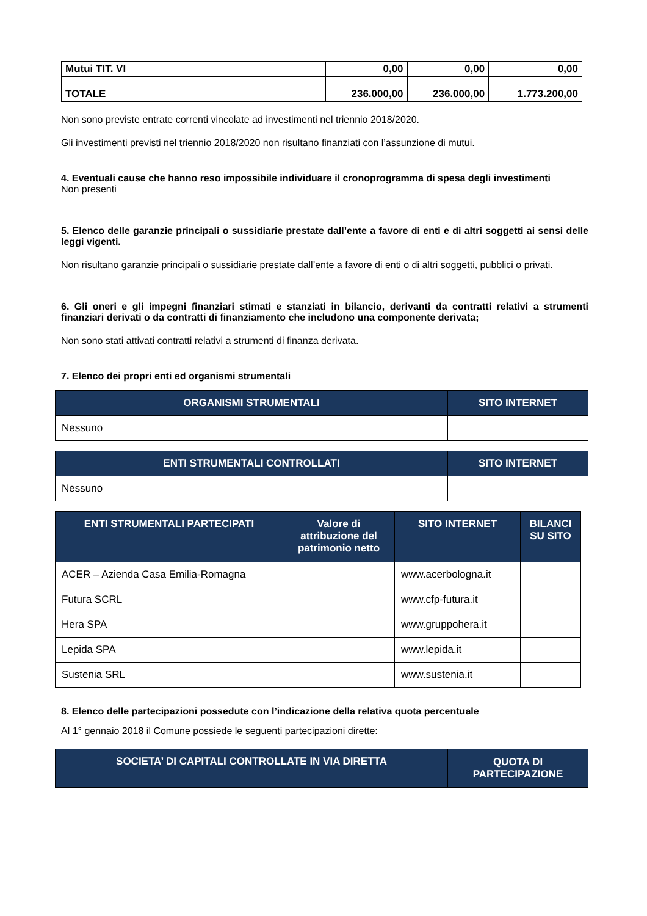| Mutui TIT. VI | 0,00 | 0,00 | 0,00 |
| TOTALE | 236.000,00 | 236.000,00 | 1.773.200,00 |
Non sono previste entrate correnti vincolate ad investimenti nel triennio 2018/2020.
Gli investimenti previsti nel triennio 2018/2020 non risultano finanziati con l’assunzione di mutui.
4. Eventuali cause che hanno reso impossibile individuare il cronoprogramma di spesa degli investimenti
Non presenti
5. Elenco delle garanzie principali o sussidiarie prestate dall’ente a favore di enti e di altri soggetti ai sensi delle leggi vigenti.
Non risultano garanzie principali o sussidiarie prestate dall’ente a favore di enti o di altri soggetti, pubblici o privati.
6. Gli oneri e gli impegni finanziari stimati e stanziati in bilancio, derivanti da contratti relativi a strumenti finanziari derivati o da contratti di finanziamento che includono una componente derivata;
Non sono stati attivati contratti relativi a strumenti di finanza derivata.
7. Elenco dei propri enti ed organismi strumentali
| ORGANISMI STRUMENTALI | SITO INTERNET |
| --- | --- |
| Nessuno | |
| ENTI STRUMENTALI CONTROLLATI | SITO INTERNET |
| --- | --- |
| Nessuno | |
| ENTI STRUMENTALI PARTECIPATI | Valore di attribuzione del patrimonio netto | SITO INTERNET | BILANCI SU SITO |
| --- | --- | --- | --- |
| ACER – Azienda Casa Emilia-Romagna | | www.acerbologna.it | |
| Futura SCRL | | www.cfp-futura.it | |
| Hera SPA | | www.gruppohera.it | |
| Lepida SPA | | www.lepida.it | |
| Sustenia SRL | | www.sustenia.it | |
8. Elenco delle partecipazioni possedute con l’indicazione della relativa quota percentuale
Al 1° gennaio 2018 il Comune possiede le seguenti partecipazioni dirette:
| SOCIETA’ DI CAPITALI CONTROLLATE IN VIA DIRETTA | QUOTA DI PARTECIPAZIONE |
| --- | --- |